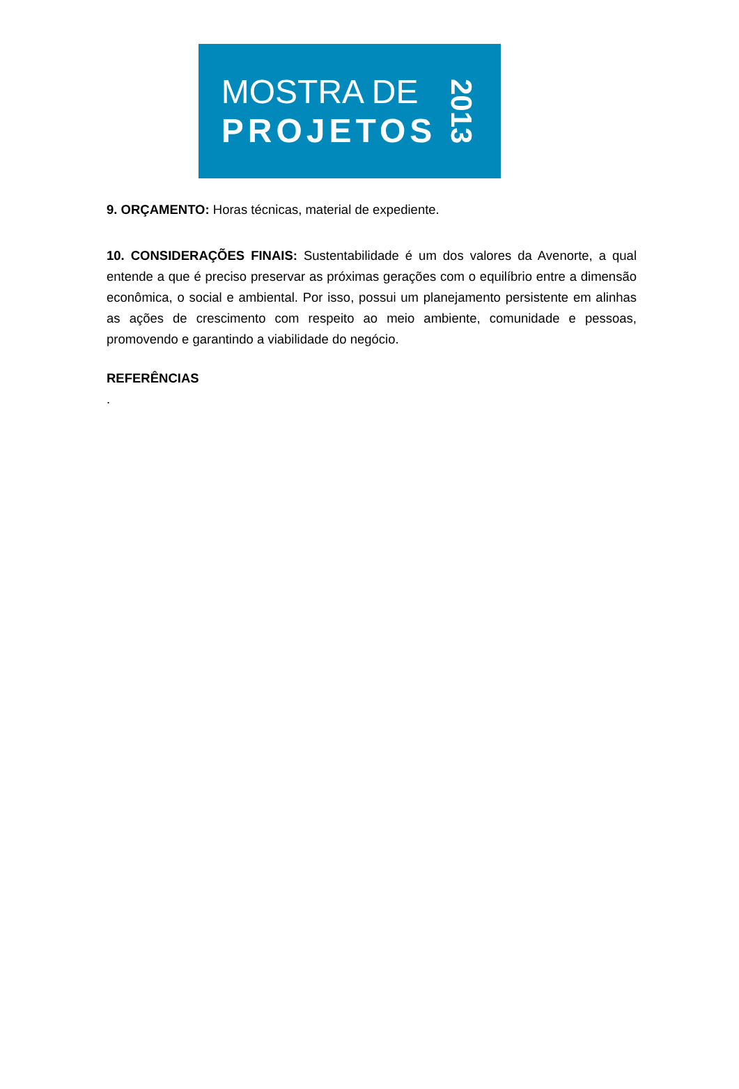MOSTRA DE
PROJETOS
2013
9. ORÇAMENTO: Horas técnicas, material de expediente.
10. CONSIDERAÇÕES FINAIS: Sustentabilidade é um dos valores da Avenorte, a qual entende a que é preciso preservar as próximas gerações com o equilíbrio entre a dimensão econômica, o social e ambiental. Por isso, possui um planejamento persistente em alinhas as ações de crescimento com respeito ao meio ambiente, comunidade e pessoas, promovendo e garantindo a viabilidade do negócio.
REFERÊNCIAS
.